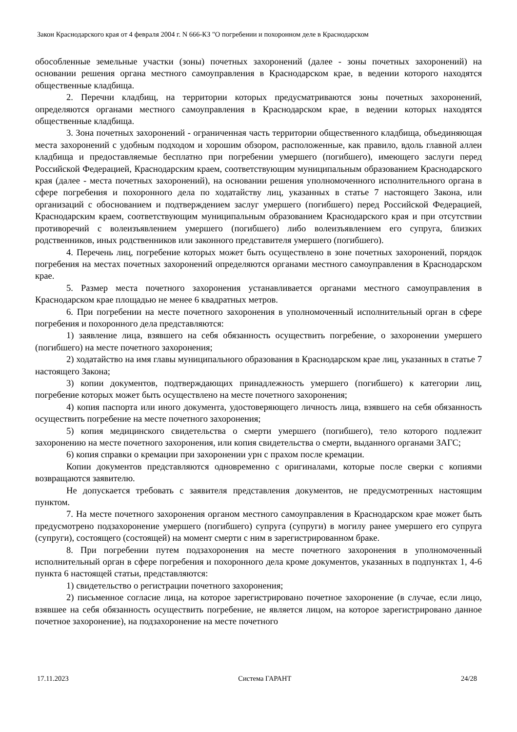Закон Краснодарского края от 4 февраля 2004 г. N 666-КЗ "О погребении и похоронном деле в Краснодарском
обособленные земельные участки (зоны) почетных захоронений (далее - зоны почетных захоронений) на основании решения органа местного самоуправления в Краснодарском крае, в ведении которого находятся общественные кладбища.
2. Перечни кладбищ, на территории которых предусматриваются зоны почетных захоронений, определяются органами местного самоуправления в Краснодарском крае, в ведении которых находятся общественные кладбища.
3. Зона почетных захоронений - ограниченная часть территории общественного кладбища, объединяющая места захоронений с удобным подходом и хорошим обзором, расположенные, как правило, вдоль главной аллеи кладбища и предоставляемые бесплатно при погребении умершего (погибшего), имеющего заслуги перед Российской Федерацией, Краснодарским краем, соответствующим муниципальным образованием Краснодарского края (далее - места почетных захоронений), на основании решения уполномоченного исполнительного органа в сфере погребения и похоронного дела по ходатайству лиц, указанных в статье 7 настоящего Закона, или организаций с обоснованием и подтверждением заслуг умершего (погибшего) перед Российской Федерацией, Краснодарским краем, соответствующим муниципальным образованием Краснодарского края и при отсутствии противоречий с волеизъявлением умершего (погибшего) либо волеизъявлением его супруга, близких родственников, иных родственников или законного представителя умершего (погибшего).
4. Перечень лиц, погребение которых может быть осуществлено в зоне почетных захоронений, порядок погребения на местах почетных захоронений определяются органами местного самоуправления в Краснодарском крае.
5. Размер места почетного захоронения устанавливается органами местного самоуправления в Краснодарском крае площадью не менее 6 квадратных метров.
6. При погребении на месте почетного захоронения в уполномоченный исполнительный орган в сфере погребения и похоронного дела представляются:
1) заявление лица, взявшего на себя обязанность осуществить погребение, о захоронении умершего (погибшего) на месте почетного захоронения;
2) ходатайство на имя главы муниципального образования в Краснодарском крае лиц, указанных в статье 7 настоящего Закона;
3) копии документов, подтверждающих принадлежность умершего (погибшего) к категории лиц, погребение которых может быть осуществлено на месте почетного захоронения;
4) копия паспорта или иного документа, удостоверяющего личность лица, взявшего на себя обязанность осуществить погребение на месте почетного захоронения;
5) копия медицинского свидетельства о смерти умершего (погибшего), тело которого подлежит захоронению на месте почетного захоронения, или копия свидетельства о смерти, выданного органами ЗАГС;
6) копия справки о кремации при захоронении урн с прахом после кремации.
Копии документов представляются одновременно с оригиналами, которые после сверки с копиями возвращаются заявителю.
Не допускается требовать с заявителя представления документов, не предусмотренных настоящим пунктом.
7. На месте почетного захоронения органом местного самоуправления в Краснодарском крае может быть предусмотрено подзахоронение умершего (погибшего) супруга (супруги) в могилу ранее умершего его супруга (супруги), состоящего (состоящей) на момент смерти с ним в зарегистрированном браке.
8. При погребении путем подзахоронения на месте почетного захоронения в уполномоченный исполнительный орган в сфере погребения и похоронного дела кроме документов, указанных в подпунктах 1, 4-6 пункта 6 настоящей статьи, представляются:
1) свидетельство о регистрации почетного захоронения;
2) письменное согласие лица, на которое зарегистрировано почетное захоронение (в случае, если лицо, взявшее на себя обязанность осуществить погребение, не является лицом, на которое зарегистрировано данное почетное захоронение), на подзахоронение на месте почетного
17.11.2023 Система ГАРАНТ 24/28